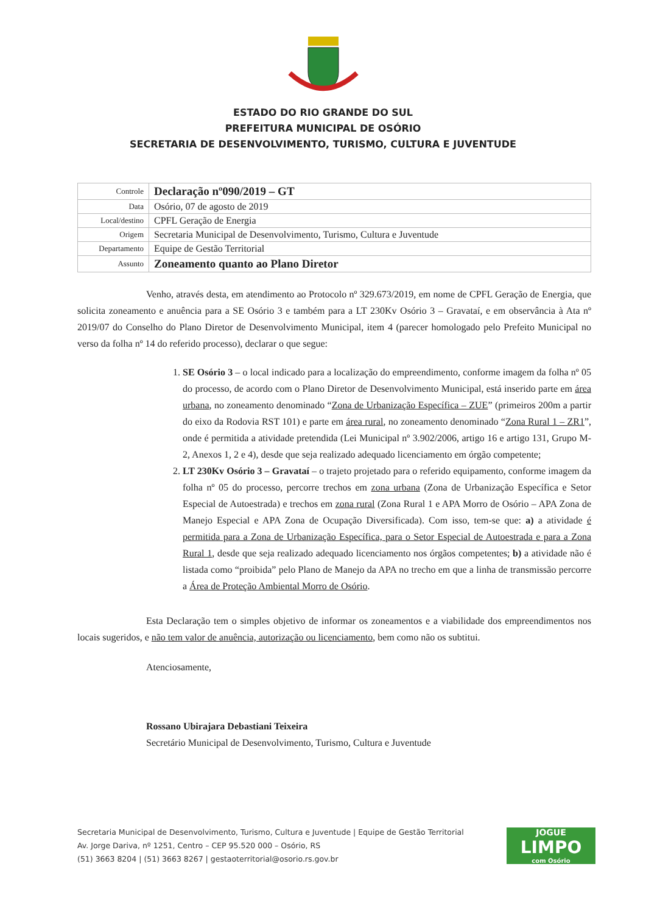ESTADO DO RIO GRANDE DO SUL
PREFEITURA MUNICIPAL DE OSÓRIO
SECRETARIA DE DESENVOLVIMENTO, TURISMO, CULTURA E JUVENTUDE
| Controle | Declaração nº090/2019 – GT |
| Data | Osório, 07 de agosto de 2019 |
| Local/destino | CPFL Geração de Energia |
| Origem | Secretaria Municipal de Desenvolvimento, Turismo, Cultura e Juventude |
| Departamento | Equipe de Gestão Territorial |
| Assunto | Zoneamento quanto ao Plano Diretor |
Venho, através desta, em atendimento ao Protocolo nº 329.673/2019, em nome de CPFL Geração de Energia, que solicita zoneamento e anuência para a SE Osório 3 e também para a LT 230Kv Osório 3 – Gravataí, e em observância à Ata nº 2019/07 do Conselho do Plano Diretor de Desenvolvimento Municipal, item 4 (parecer homologado pelo Prefeito Municipal no verso da folha nº 14 do referido processo), declarar o que segue:
1. SE Osório 3 – o local indicado para a localização do empreendimento, conforme imagem da folha nº 05 do processo, de acordo com o Plano Diretor de Desenvolvimento Municipal, está inserido parte em área urbana, no zoneamento denominado “Zona de Urbanização Específica – ZUE” (primeiros 200m a partir do eixo da Rodovia RST 101) e parte em área rural, no zoneamento denominado “Zona Rural 1 – ZR1”, onde é permitida a atividade pretendida (Lei Municipal nº 3.902/2006, artigo 16 e artigo 131, Grupo M-2, Anexos 1, 2 e 4), desde que seja realizado adequado licenciamento em órgão competente;
2. LT 230Kv Osório 3 – Gravataí – o trajeto projetado para o referido equipamento, conforme imagem da folha nº 05 do processo, percorre trechos em zona urbana (Zona de Urbanização Específica e Setor Especial de Autoestrada) e trechos em zona rural (Zona Rural 1 e APA Morro de Osório – APA Zona de Manejo Especial e APA Zona de Ocupação Diversificada). Com isso, tem-se que: a) a atividade é permitida para a Zona de Urbanização Específica, para o Setor Especial de Autoestrada e para a Zona Rural 1, desde que seja realizado adequado licenciamento nos órgãos competentes; b) a atividade não é listada como “proibida” pelo Plano de Manejo da APA no trecho em que a linha de transmissão percorre a Área de Proteção Ambiental Morro de Osório.
Esta Declaração tem o simples objetivo de informar os zoneamentos e a viabilidade dos empreendimentos nos locais sugeridos, e não tem valor de anuência, autorização ou licenciamento, bem como não os subtitui.
Atenciosamente,
Rossano Ubirajara Debastiani Teixeira
Secretário Municipal de Desenvolvimento, Turismo, Cultura e Juventude
Secretaria Municipal de Desenvolvimento, Turismo, Cultura e Juventude | Equipe de Gestão Territorial
Av. Jorge Dariva, nº 1251, Centro – CEP 95.520 000 – Osório, RS
(51) 3663 8204 | (51) 3663 8267 | gestaoterritorial@osorio.rs.gov.br
JOGUE
LIMPO
com Osório